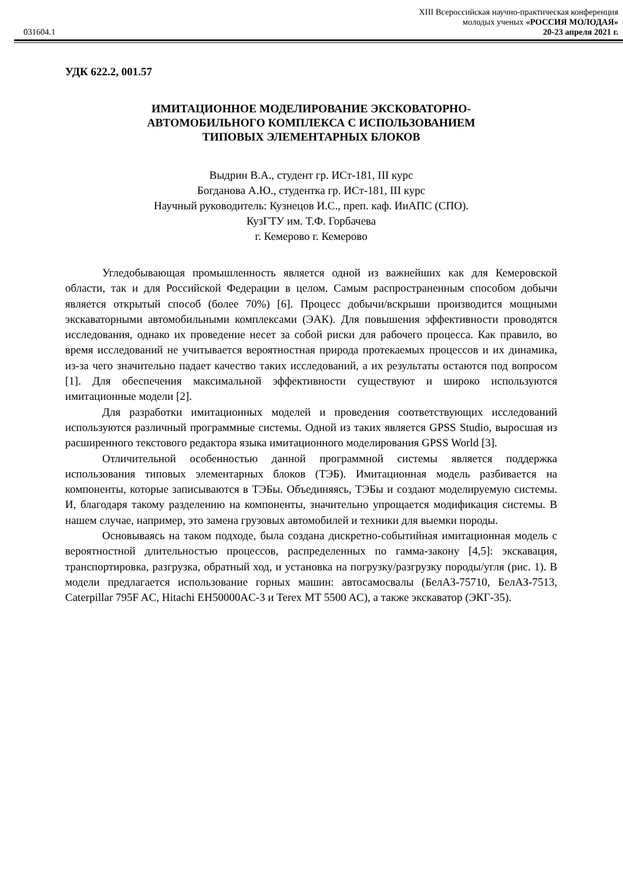XIII Всероссийская научно-практическая конференция
молодых ученых «РОССИЯ МОЛОДАЯ»
031604.1 20-23 апреля 2021 г.
УДК 622.2, 001.57
ИМИТАЦИОННОЕ МОДЕЛИРОВАНИЕ ЭКСКОВАТОРНО-
АВТОМОБИЛЬНОГО КОМПЛЕКСА С ИСПОЛЬЗОВАНИЕМ
ТИПОВЫХ ЭЛЕМЕНТАРНЫХ БЛОКОВ
Выдрин В.А., студент гр. ИСт-181, III курс
Богданова А.Ю., студентка гр. ИСт-181, III курс
Научный руководитель: Кузнецов И.С., преп. каф. ИиАПС (СПО).
КузГТУ им. Т.Ф. Горбачева
г. Кемерово г. Кемерово
Угледобывающая промышленность является одной из важнейших как для Кемеровской области, так и для Российской Федерации в целом. Самым распространенным способом добычи является открытый способ (более 70%) [6]. Процесс добычи/вскрыши производится мощными экскаваторными автомобильными комплексами (ЭАК). Для повышения эффективности проводятся исследования, однако их проведение несет за собой риски для рабочего процесса. Как правило, во время исследований не учитывается вероятностная природа протекаемых процессов и их динамика, из-за чего значительно падает качество таких исследований, а их результаты остаются под вопросом [1]. Для обеспечения максимальной эффективности существуют и широко используются имитационные модели [2].
Для разработки имитационных моделей и проведения соответствующих исследований используются различный программные системы. Одной из таких является GPSS Studio, выросшая из расширенного текстового редактора языка имитационного моделирования GPSS World [3].
Отличительной особенностью данной программной системы является поддержка использования типовых элементарных блоков (ТЭБ). Имитационная модель разбивается на компоненты, которые записываются в ТЭБы. Объединяясь, ТЭБы и создают моделируемую системы. И, благодаря такому разделению на компоненты, значительно упрощается модификация системы. В нашем случае, например, это замена грузовых автомобилей и техники для выемки породы.
Основываясь на таком подходе, была создана дискретно-событийная имитационная модель с вероятностной длительностью процессов, распределенных по гамма-закону [4,5]: экскавация, транспортировка, разгрузка, обратный ход, и установка на погрузку/разгрузку породы/угля (рис. 1). В модели предлагается использование горных машин: автосамосвалы (БелАЗ-75710, БелАЗ-7513, Caterpillar 795F AC, Hitachi EH50000AC-3 и Terex MT 5500 AC), а также экскаватор (ЭКГ-35).